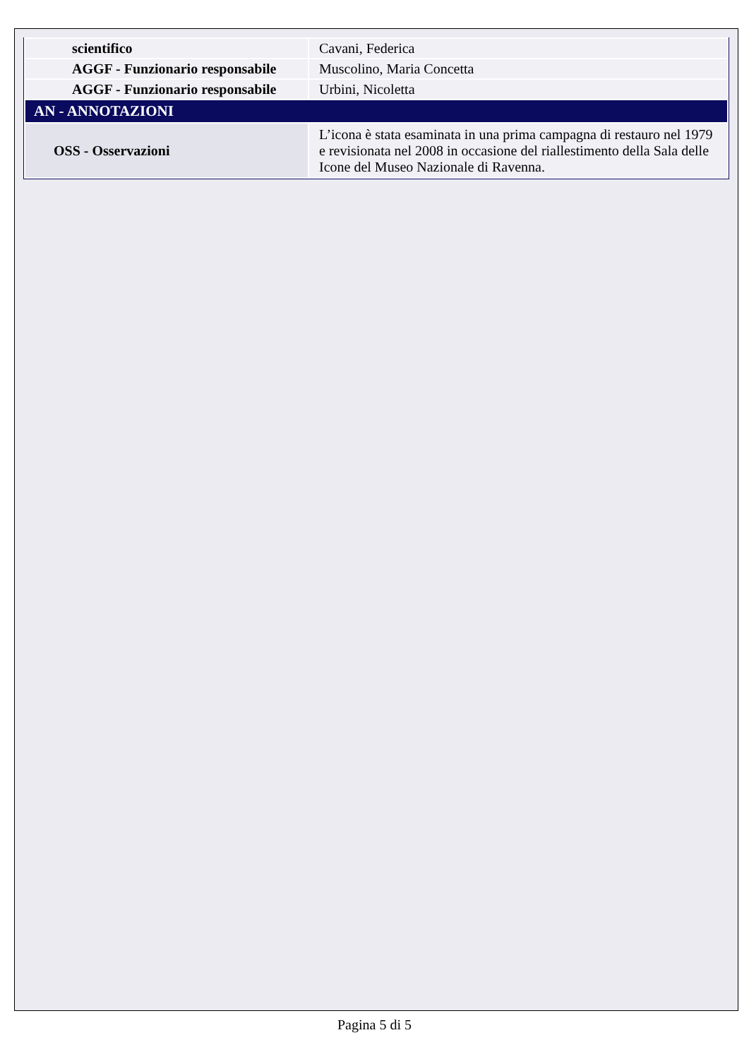| scientifico | Cavani, Federica |
| AGGF - Funzionario responsabile | Muscolino, Maria Concetta |
| AGGF - Funzionario responsabile | Urbini, Nicoletta |
| AN - ANNOTAZIONI | |
| OSS - Osservazioni | L’icona è stata esaminata in una prima campagna di restauro nel 1979 e revisionata nel 2008 in occasione del riallestimento della Sala delle Icone del Museo Nazionale di Ravenna. |
Pagina 5 di 5